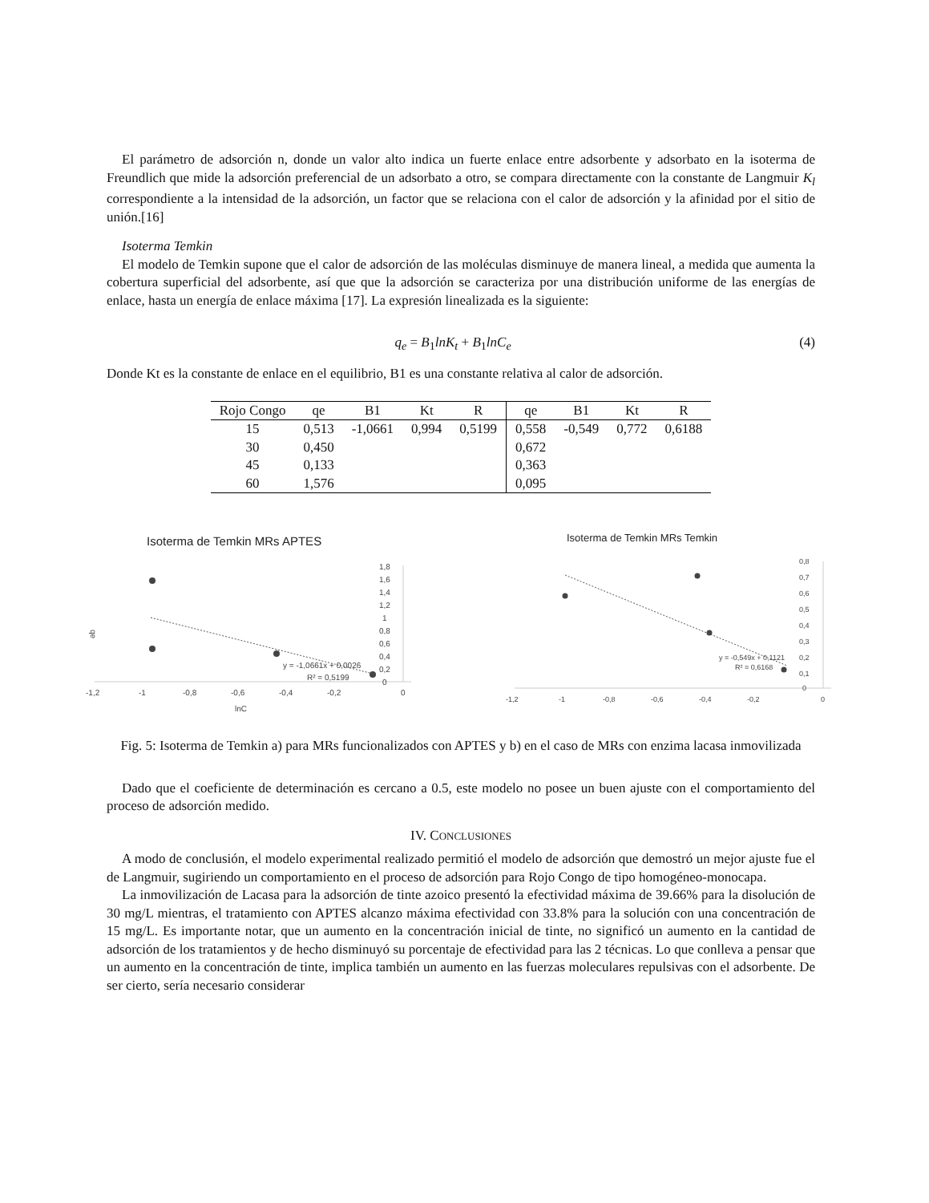El parámetro de adsorción n, donde un valor alto indica un fuerte enlace entre adsorbente y adsorbato en la isoterma de Freundlich que mide la adsorción preferencial de un adsorbato a otro, se compara directamente con la constante de Langmuir K<sub>l</sub> correspondiente a la intensidad de la adsorción, un factor que se relaciona con el calor de adsorción y la afinidad por el sitio de unión.[16]
Isoterma Temkin
El modelo de Temkin supone que el calor de adsorción de las moléculas disminuye de manera lineal, a medida que aumenta la cobertura superficial del adsorbente, así que que la adsorción se caracteriza por una distribución uniforme de las energías de enlace, hasta un energía de enlace máxima [17]. La expresión linealizada es la siguiente:
q<sub>e</sub> = B<sub>1</sub>lnK<sub>t</sub> + B<sub>1</sub>lnC<sub>e</sub> (4)
Donde Kt es la constante de enlace en el equilibrio, B1 es una constante relativa al calor de adsorción.
| Rojo Congo | qe | B1 | Kt | R | qe | B1 | Kt | R |
| --- | --- | --- | --- | --- | --- | --- | --- | --- |
| 15 | 0,513 | -1,0661 | 0,994 | 0,5199 | 0,558 | -0,549 | 0,772 | 0,6188 |
| 30 | 0,450 | | | | 0,672 | | | |
| 45 | 0,133 | | | | 0,363 | | | |
| 60 | 1,576 | | | | 0,095 | | | |
Isoterma de Temkin MRs APTES
1,8
1,6
1,4
1,2
1
0,8
0,6
0,4
0,2
0
-1,2
-1
-0,8
-0,6
-0,4
-0,2
0
lnC
qe
y = -1,0661x + 0,0026
R² = 0,5199
Isoterma de Temkin MRs Temkin
0,8
0,7
0,6
0,5
0,4
0,3
0,2
0,1
0
-1,2
-1
-0,8
-0,6
-0,4
-0,2
0
y = -0,549x + 0,1121
R² = 0,6168
Fig. 5: Isoterma de Temkin a) para MRs funcionalizados con APTES y b) en el caso de MRs con enzima lacasa inmovilizada
Dado que el coeficiente de determinación es cercano a 0.5, este modelo no posee un buen ajuste con el comportamiento del proceso de adsorción medido.
IV. CONCLUSIONES
A modo de conclusión, el modelo experimental realizado permitió el modelo de adsorción que demostró un mejor ajuste fue el de Langmuir, sugiriendo un comportamiento en el proceso de adsorción para Rojo Congo de tipo homogéneo-monocapa.
La inmovilización de Lacasa para la adsorción de tinte azoico presentó la efectividad máxima de 39.66% para la disolución de 30 mg/L mientras, el tratamiento con APTES alcanzo máxima efectividad con 33.8% para la solución con una concentración de 15 mg/L. Es importante notar, que un aumento en la concentración inicial de tinte, no significó un aumento en la cantidad de adsorción de los tratamientos y de hecho disminuyó su porcentaje de efectividad para las 2 técnicas. Lo que conlleva a pensar que un aumento en la concentración de tinte, implica también un aumento en las fuerzas moleculares repulsivas con el adsorbente. De ser cierto, sería necesario considerar